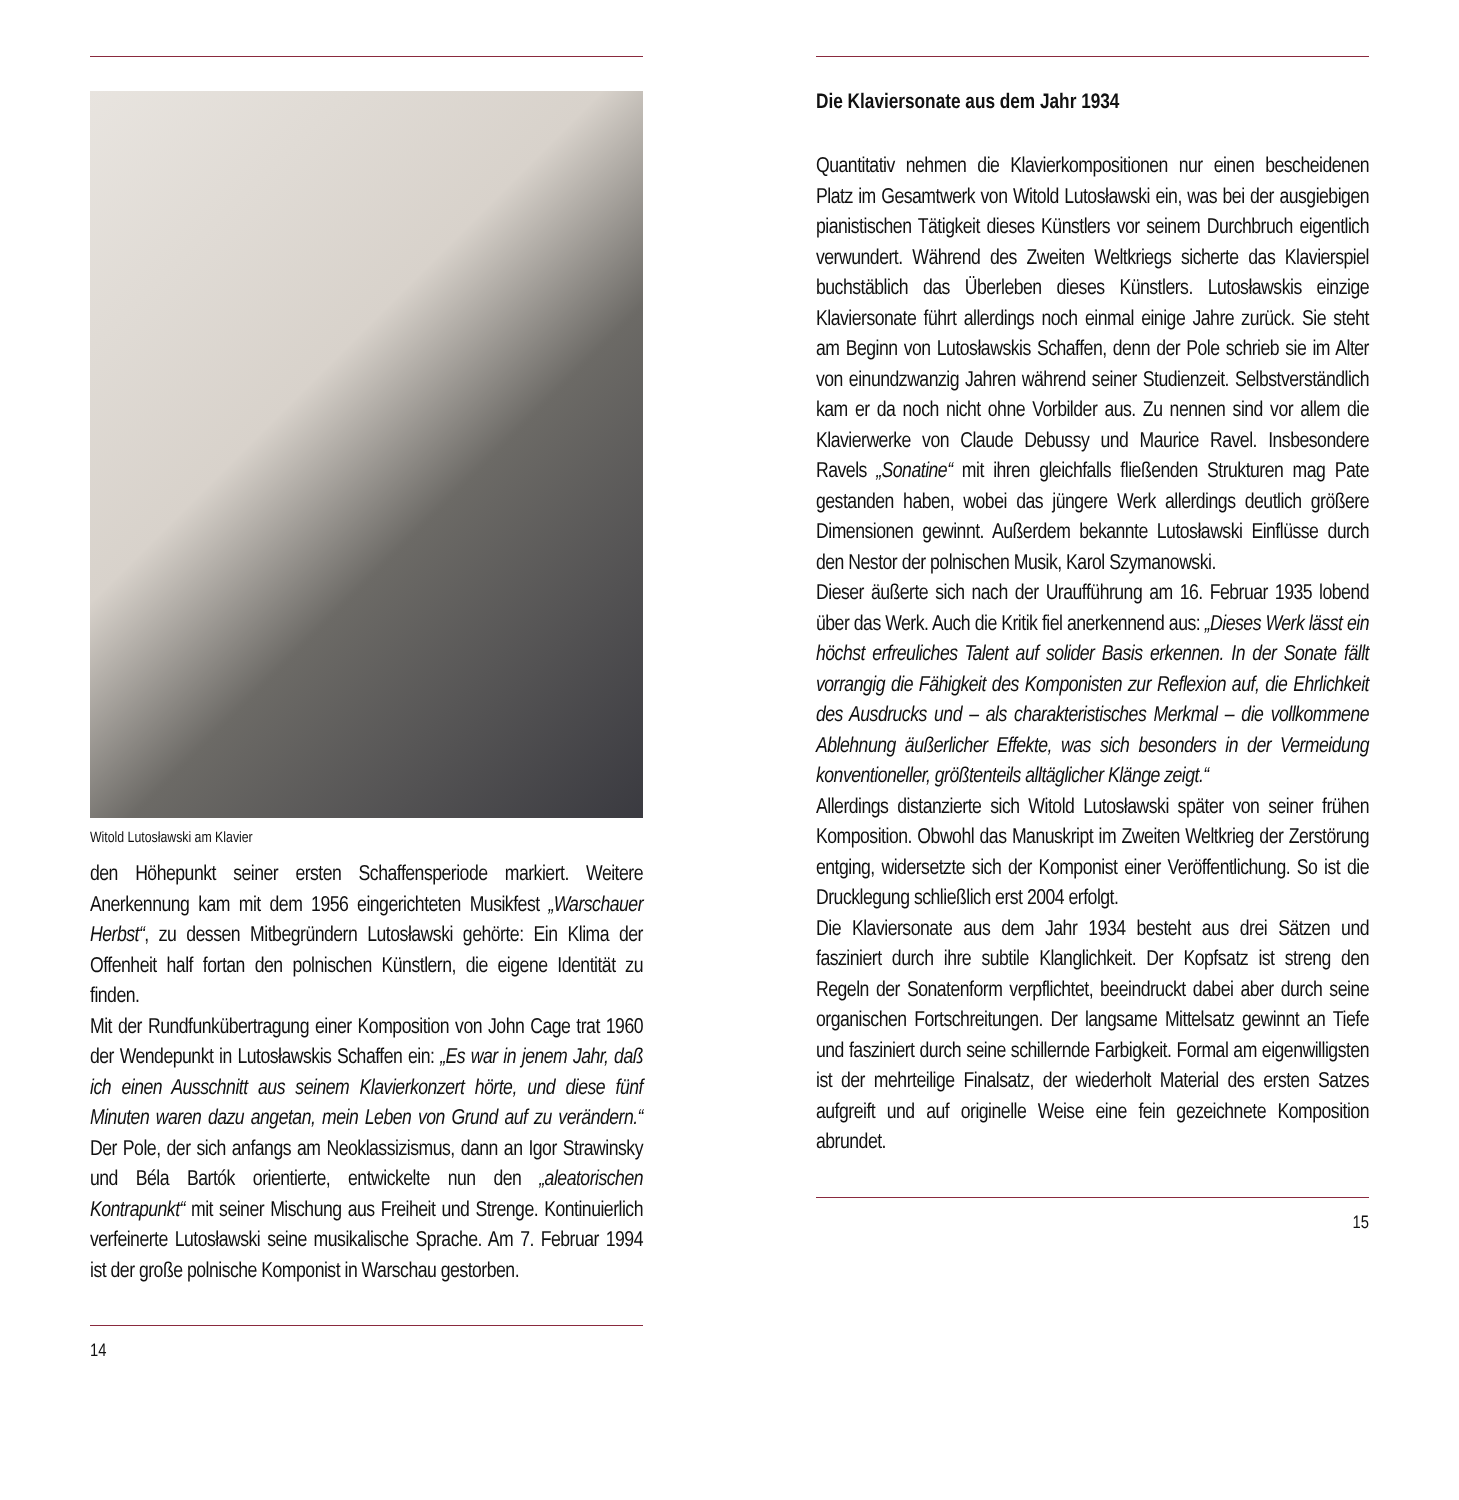Witold Lutosławski am Klavier
den Höhepunkt seiner ersten Schaffensperiode markiert. Weitere Anerkennung kam mit dem 1956 eingerichteten Musikfest „Warschauer Herbst“, zu dessen Mitbegründern Lutosławski gehörte: Ein Klima der Offenheit half fortan den polnischen Künstlern, die eigene Identität zu finden.
Mit der Rundfunkübertragung einer Komposition von John Cage trat 1960 der Wendepunkt in Lutosławskis Schaffen ein: „Es war in jenem Jahr, daß ich einen Ausschnitt aus seinem Klavierkonzert hörte, und diese fünf Minuten waren dazu angetan, mein Leben von Grund auf zu verändern.“ Der Pole, der sich anfangs am Neoklassizismus, dann an Igor Strawinsky und Béla Bartók orientierte, entwickelte nun den „aleatorischen Kontrapunkt“ mit seiner Mischung aus Freiheit und Strenge. Kontinuierlich verfeinerte Lutosławski seine musikalische Sprache. Am 7. Februar 1994 ist der große polnische Komponist in Warschau gestorben.
14
Die Klaviersonate aus dem Jahr 1934
Quantitativ nehmen die Klavierkompositionen nur einen bescheidenen Platz im Gesamtwerk von Witold Lutosławski ein, was bei der ausgiebigen pianistischen Tätigkeit dieses Künstlers vor seinem Durchbruch eigentlich verwundert. Während des Zweiten Weltkriegs sicherte das Klavierspiel buchstäblich das Überleben dieses Künstlers. Lutosławskis einzige Klaviersonate führt allerdings noch einmal einige Jahre zurück. Sie steht am Beginn von Lutosławskis Schaffen, denn der Pole schrieb sie im Alter von einundzwanzig Jahren während seiner Studienzeit. Selbstverständlich kam er da noch nicht ohne Vorbilder aus. Zu nennen sind vor allem die Klavierwerke von Claude Debussy und Maurice Ravel. Insbesondere Ravels „Sonatine“ mit ihren gleichfalls fließenden Strukturen mag Pate gestanden haben, wobei das jüngere Werk allerdings deutlich größere Dimensionen gewinnt. Außerdem bekannte Lutosławski Einflüsse durch den Nestor der polnischen Musik, Karol Szymanowski.
Dieser äußerte sich nach der Uraufführung am 16. Februar 1935 lobend über das Werk. Auch die Kritik fiel anerkennend aus: „Dieses Werk lässt ein höchst erfreuliches Talent auf solider Basis erkennen. In der Sonate fällt vorrangig die Fähigkeit des Komponisten zur Reflexion auf, die Ehrlichkeit des Ausdrucks und – als charakteristisches Merkmal – die vollkommene Ablehnung äußerlicher Effekte, was sich besonders in der Vermeidung konventioneller, größtenteils alltäglicher Klänge zeigt.“
Allerdings distanzierte sich Witold Lutosławski später von seiner frühen Komposition. Obwohl das Manuskript im Zweiten Weltkrieg der Zerstörung entging, widersetzte sich der Komponist einer Veröffentlichung. So ist die Drucklegung schließlich erst 2004 erfolgt.
Die Klaviersonate aus dem Jahr 1934 besteht aus drei Sätzen und fasziniert durch ihre subtile Klanglichkeit. Der Kopfsatz ist streng den Regeln der Sonatenform verpflichtet, beeindruckt dabei aber durch seine organischen Fortschreitungen. Der langsame Mittelsatz gewinnt an Tiefe und fasziniert durch seine schillernde Farbigkeit. Formal am eigenwilligsten ist der mehrteilige Finalsatz, der wiederholt Material des ersten Satzes aufgreift und auf originelle Weise eine fein gezeichnete Komposition abrundet.
15